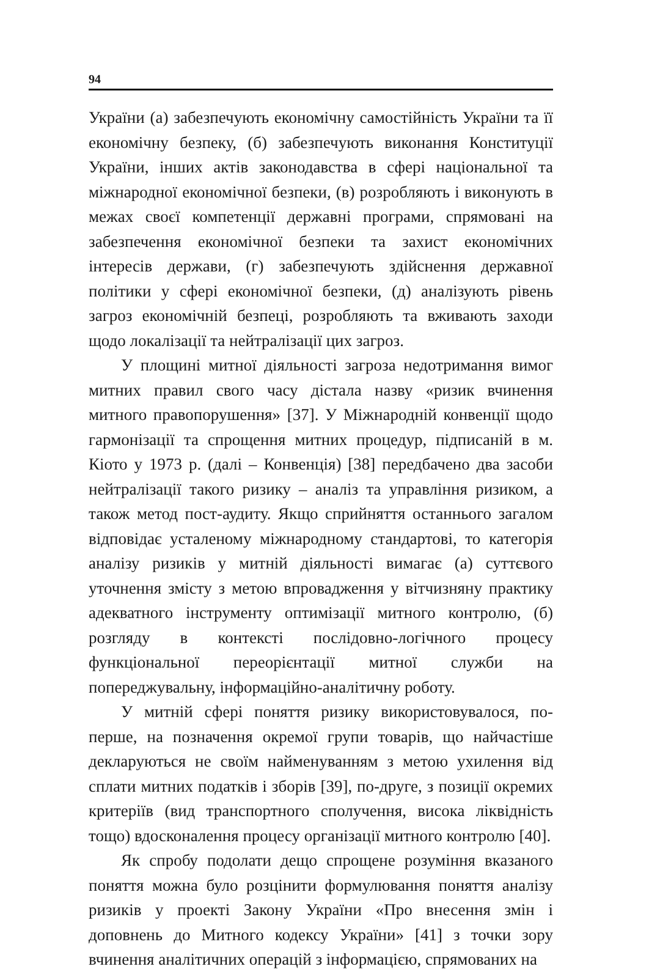94
України (а) забезпечують економічну самостійність України та її економічну безпеку, (б) забезпечують виконання Конституції України, інших актів законодавства в сфері національної та міжнародної економічної безпеки, (в) розробляють і виконують в межах своєї компетенції державні програми, спрямовані на забезпечення економічної безпеки та захист економічних інтересів держави, (г) забезпечують здійснення державної політики у сфері економічної безпеки, (д) аналізують рівень загроз економічній безпеці, розробляють та вживають заходи щодо локалізації та нейтралізації цих загроз.
У площині митної діяльності загроза недотримання вимог митних правил свого часу дістала назву «ризик вчинення митного правопорушення» [37]. У Міжнародній конвенції щодо гармонізації та спрощення митних процедур, підписаній в м. Кіото у 1973 р. (далі – Конвенція) [38] передбачено два засоби нейтралізації такого ризику – аналіз та управління ризиком, а також метод пост-аудиту. Якщо сприйняття останнього загалом відповідає усталеному міжнародному стандартові, то категорія аналізу ризиків у митній діяльності вимагає (а) суттєвого уточнення змісту з метою впровадження у вітчизняну практику адекватного інструменту оптимізації митного контролю, (б) розгляду в контексті послідовно-логічного процесу функціональної переорієнтації митної служби на попереджувальну, інформаційно-аналітичну роботу.
У митній сфері поняття ризику використовувалося, по-перше, на позначення окремої групи товарів, що найчастіше декларуються не своїм найменуванням з метою ухилення від сплати митних податків і зборів [39], по-друге, з позиції окремих критеріїв (вид транспортного сполучення, висока ліквідність тощо) вдосконалення процесу організації митного контролю [40].
Як спробу подолати дещо спрощене розуміння вказаного поняття можна було розцінити формулювання поняття аналізу ризиків у проекті Закону України «Про внесення змін і доповнень до Митного кодексу України» [41] з точки зору вчинення аналітичних операцій з інформацією, спрямованих на